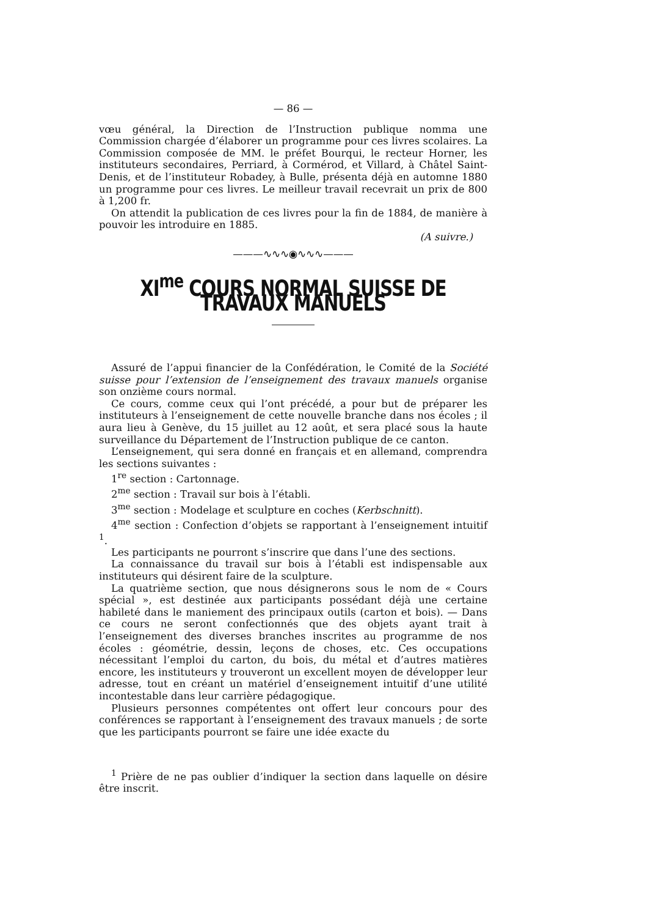— 86 —
vœu général, la Direction de l’Instruction publique nomma une Commission chargée d’élaborer un programme pour ces livres scolaires. La Commission composée de MM. le préfet Bourqui, le recteur Horner, les instituteurs secondaires, Perriard, à Cormérod, et Villard, à Châtel Saint-Denis, et de l’instituteur Robadey, à Bulle, présenta déjà en automne 1880 un programme pour ces livres. Le meilleur travail recevrait un prix de 800 à 1,200 fr.
On attendit la publication de ces livres pour la fin de 1884, de manière à pouvoir les introduire en 1885.
(A suivre.)
———∿∿∿◉∿∿∿———
XI<sup>me</sup> COURS NORMAL SUISSE DE TRAVAUX MANUELS
Assuré de l’appui financier de la Confédération, le Comité de la Société suisse pour l’extension de l’enseignement des travaux manuels organise son onzième cours normal.
Ce cours, comme ceux qui l’ont précédé, a pour but de préparer les instituteurs à l’enseignement de cette nouvelle branche dans nos écoles ; il aura lieu à Genève, du 15 juillet au 12 août, et sera placé sous la haute surveillance du Département de l’Instruction publique de ce canton.
L’enseignement, qui sera donné en français et en allemand, comprendra les sections suivantes :
1<sup>re</sup> section : Cartonnage.
2<sup>me</sup> section : Travail sur bois à l’établi.
3<sup>me</sup> section : Modelage et sculpture en coches (Kerbschnitt).
4<sup>me</sup> section : Confection d’objets se rapportant à l’enseignement intuitif <sup>1</sup>.
Les participants ne pourront s’inscrire que dans l’une des sections.
La connaissance du travail sur bois à l’établi est indispensable aux instituteurs qui désirent faire de la sculpture.
La quatrième section, que nous désignerons sous le nom de « Cours spécial », est destinée aux participants possédant déjà une certaine habileté dans le maniement des principaux outils (carton et bois). — Dans ce cours ne seront confectionnés que des objets ayant trait à l’enseignement des diverses branches inscrites au programme de nos écoles : géométrie, dessin, leçons de choses, etc. Ces occupations nécessitant l’emploi du carton, du bois, du métal et d’autres matières encore, les instituteurs y trouveront un excellent moyen de développer leur adresse, tout en créant un matériel d’enseignement intuitif d’une utilité incontestable dans leur carrière pédagogique.
Plusieurs personnes compétentes ont offert leur concours pour des conférences se rapportant à l’enseignement des travaux manuels ; de sorte que les participants pourront se faire une idée exacte du
<sup>1</sup> Prière de ne pas oublier d’indiquer la section dans laquelle on désire être inscrit.